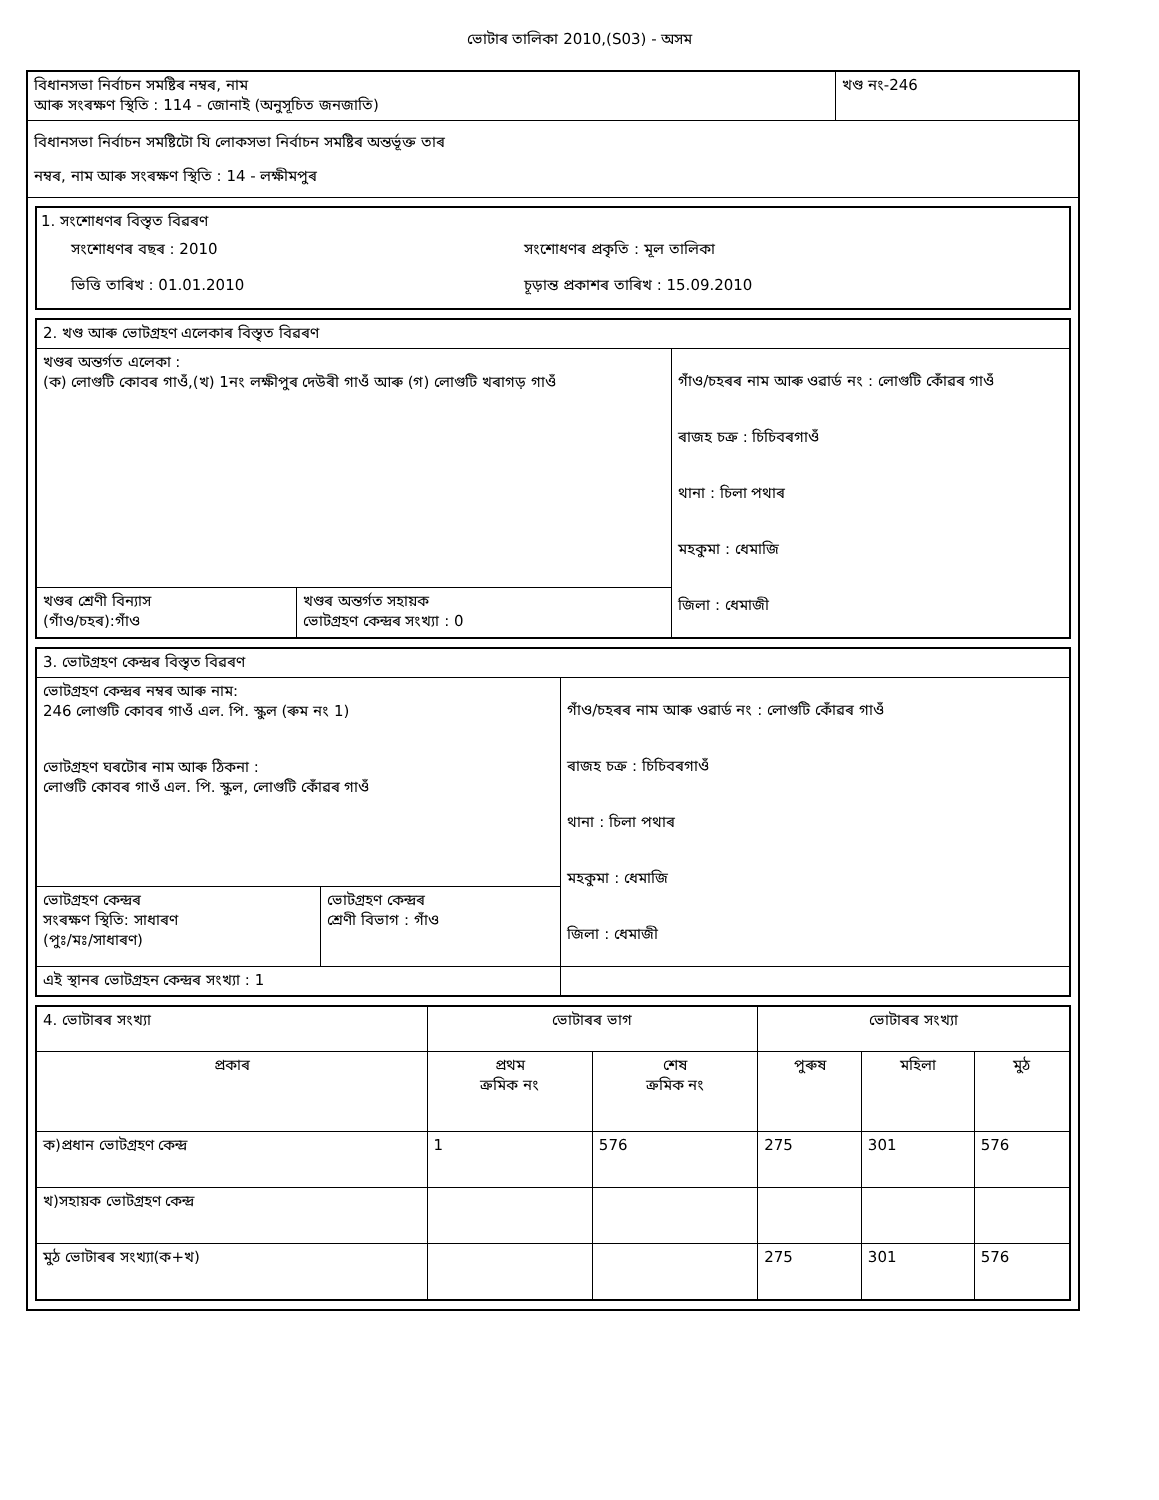ভোটাৰ তালিকা 2010,(S03) - অসম
| বিধানসভা নিৰ্বাচন সমষ্টিৰ নম্বৰ, নাম আৰু সংৰক্ষণ স্থিতি : 114 - জোনাই (অনুসূচিত জনজাতি) | খণ্ড নং-246 |
| বিধানসভা নিৰ্বাচন সমষ্টিটো যি লোকসভা নিৰ্বাচন সমষ্টিৰ অন্তৰ্ভূক্ত তাৰ নম্বৰ, নাম আৰু সংৰক্ষণ স্থিতি : 14 - লক্ষীমপুৰ | |
1. সংশোধণৰ বিস্তৃত বিৱৰণ
| সংশোধণৰ বছৰ : 2010 | সংশোধণৰ প্ৰকৃতি : মূল তালিকা |
| ভিত্তি তাৰিখ : 01.01.2010 | চূড়ান্ত প্ৰকাশৰ তাৰিখ : 15.09.2010 |
| 2. খণ্ড আৰু ভোটগ্ৰহণ এলেকাৰ বিস্তৃত বিৱৰণ | | |
| খণ্ডৰ অন্তৰ্গত এলেকা : (ক) লোগুটি কোবৰ গাওঁ,(খ) 1নং লক্ষীপুৰ দেউৰী গাওঁ আৰু (গ) লোগুটি খৰাগড় গাওঁ | | গাঁও/চহৰৰ নাম আৰু ওৱাৰ্ড নং : লোগুটি কোঁৱৰ গাওঁ ৰাজহ চক্ৰ : চিচিবৰগাওঁ থানা : চিলা পথাৰ মহকুমা : ধেমাজি জিলা : ধেমাজী |
| খণ্ডৰ শ্ৰেণী বিন্যাস (গাঁও/চহৰ):গাঁও | খণ্ডৰ অন্তৰ্গত সহায়ক ভোটগ্ৰহণ কেন্দ্ৰৰ সংখ্যা : 0 | |
| 3. ভোটগ্ৰহণ কেন্দ্ৰৰ বিস্তৃত বিৱৰণ | | |
| ভোটগ্ৰহণ কেন্দ্ৰৰ নম্বৰ আৰু নাম: 246 লোগুটি কোবৰ গাওঁ এল. পি. স্কুল (ৰুম নং 1) ভোটগ্ৰহণ ঘৰটোৰ নাম আৰু ঠিকনা : লোগুটি কোবৰ গাওঁ এল. পি. স্কুল, লোগুটি কোঁৱৰ গাওঁ | | গাঁও/চহৰৰ নাম আৰু ওৱাৰ্ড নং : লোগুটি কোঁৱৰ গাওঁ ৰাজহ চক্ৰ : চিচিবৰগাওঁ থানা : চিলা পথাৰ মহকুমা : ধেমাজি জিলা : ধেমাজী |
| ভোটগ্ৰহণ কেন্দ্ৰৰ সংৰক্ষণ স্থিতি: সাধাৰণ (পুঃ/মঃ/সাধাৰণ) | ভোটগ্ৰহণ কেন্দ্ৰৰ শ্ৰেণী বিভাগ : গাঁও | |
| এই স্থানৰ ভোটগ্ৰহন কেন্দ্ৰৰ সংখ্যা : 1 | | |
| 4. ভোটাৰৰ সংখ্যা | ভোটাৰৰ ভাগ | | ভোটাৰৰ সংখ্যা | | |
| --- | --- | --- | --- | --- | --- |
| প্ৰকাৰ | প্ৰথম ক্ৰমিক নং | শেষ ক্ৰমিক নং | পুৰুষ | মহিলা | মুঠ |
| ক)প্ৰধান ভোটগ্ৰহণ কেন্দ্ৰ | 1 | 576 | 275 | 301 | 576 |
| খ)সহায়ক ভোটগ্ৰহণ কেন্দ্ৰ | | | | | |
| মুঠ ভোটাৰৰ সংখ্যা(ক+খ) | | | 275 | 301 | 576 |